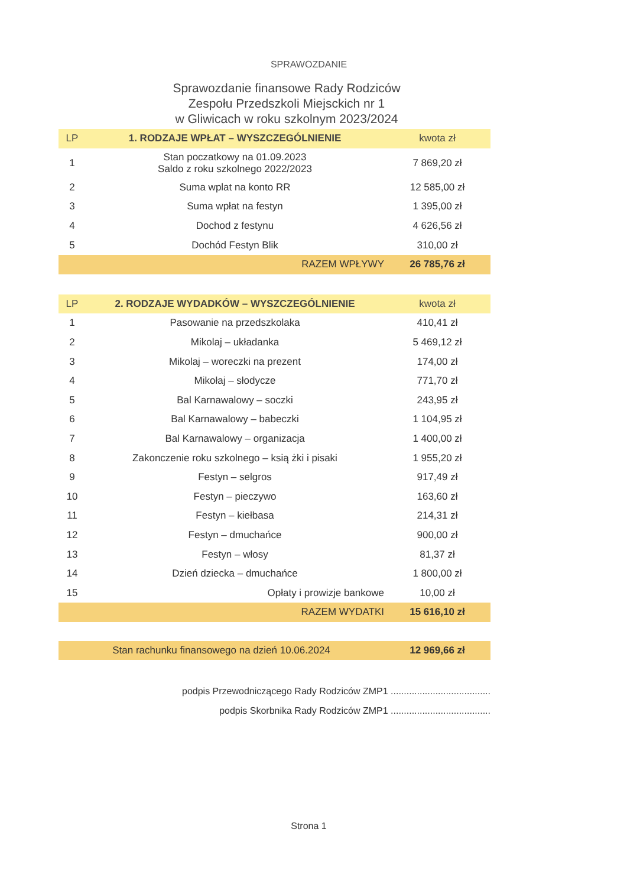SPRAWOZDANIE
Sprawozdanie finansowe Rady Rodziców
Zespołu Przedszkoli Miejsckich nr 1
w Gliwicach w roku szkolnym 2023/2024
| LP | 1. RODZAJE WPŁAT – WYSZCZEGÓLNIENIE | kwota zł |
| --- | --- | --- |
| 1 | Stan poczatkowy na 01.09.2023 Saldo z roku szkolnego 2022/2023 | 7 869,20 zł |
| 2 | Suma wplat na konto RR | 12 585,00 zł |
| 3 | Suma wpłat na festyn | 1 395,00 zł |
| 4 | Dochod z festynu | 4 626,56 zł |
| 5 | Dochód Festyn Blik | 310,00 zł |
| | RAZEM WPŁYWY | 26 785,76 zł |
| LP | 2. RODZAJE WYDADKÓW – WYSZCZEGÓLNIENIE | kwota zł |
| --- | --- | --- |
| 1 | Pasowanie na przedszkolaka | 410,41 zł |
| 2 | Mikolaj – układanka | 5 469,12 zł |
| 3 | Mikolaj – woreczki na prezent | 174,00 zł |
| 4 | Mikołaj – słodycze | 771,70 zł |
| 5 | Bal Karnawalowy – soczki | 243,95 zł |
| 6 | Bal Karnawalowy – babeczki | 1 104,95 zł |
| 7 | Bal Karnawalowy – organizacja | 1 400,00 zł |
| 8 | Zakonczenie roku szkolnego – ksią żki i pisaki | 1 955,20 zł |
| 9 | Festyn – selgros | 917,49 zł |
| 10 | Festyn – pieczywo | 163,60 zł |
| 11 | Festyn – kiełbasa | 214,31 zł |
| 12 | Festyn – dmuchańce | 900,00 zł |
| 13 | Festyn – włosy | 81,37 zł |
| 14 | Dzień dziecka – dmuchańce | 1 800,00 zł |
| 15 | Opłaty i prowizje bankowe | 10,00 zł |
| | RAZEM WYDATKI | 15 616,10 zł |
| Stan rachunku finansowego na dzień 10.06.2024 | 12 969,66 zł |
podpis Przewodniczącego Rady Rodziców ZMP1 ......................................
podpis Skorbnika Rady Rodziców ZMP1 ......................................
Strona 1